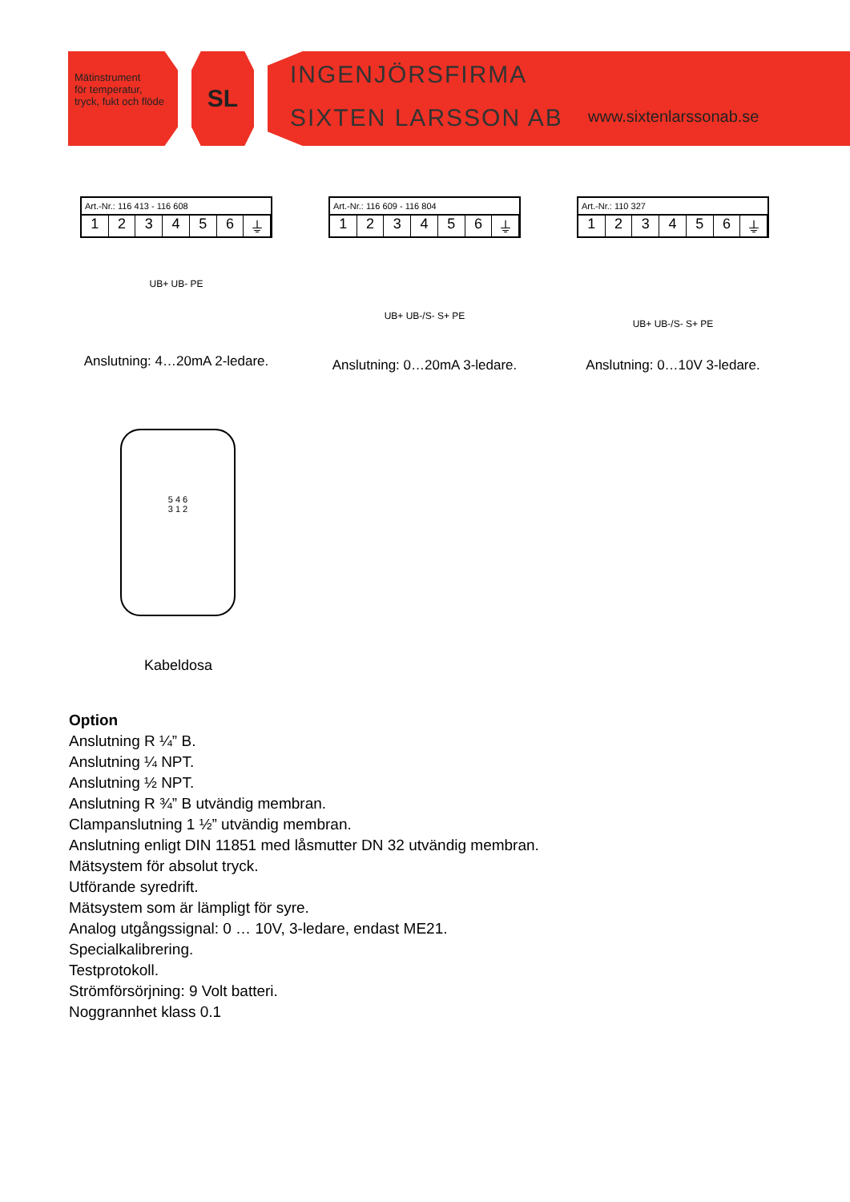Mätinstrument
för temperatur,
tryck, fukt och flöde
SL
INGENJÖRSFIRMA
SIXTEN LARSSON AB
www.sixtenlarssonab.se
Art.-Nr.: 116 413 - 116 608
123456 ⏚
UB+ UB- PE
Anslutning: 4…20mA 2-ledare.
Art.-Nr.: 116 609 - 116 804
123456 ⏚
UB+ UB-/S- S+ PE
Anslutning: 0…20mA 3-ledare.
Art.-Nr.: 110 327
123456 ⏚
UB+ UB-/S- S+ PE
Anslutning: 0…10V 3-ledare.
5 4 6
3 1 2
Kabeldosa
Option
Anslutning R ¼” B.
Anslutning ¼ NPT.
Anslutning ½ NPT.
Anslutning R ¾” B utvändig membran.
Clampanslutning 1 ½” utvändig membran.
Anslutning enligt DIN 11851 med låsmutter DN 32 utvändig membran.
Mätsystem för absolut tryck.
Utförande syredrift.
Mätsystem som är lämpligt för syre.
Analog utgångssignal: 0 … 10V, 3-ledare, endast ME21.
Specialkalibrering.
Testprotokoll.
Strömförsörjning: 9 Volt batteri.
Noggrannhet klass 0.1